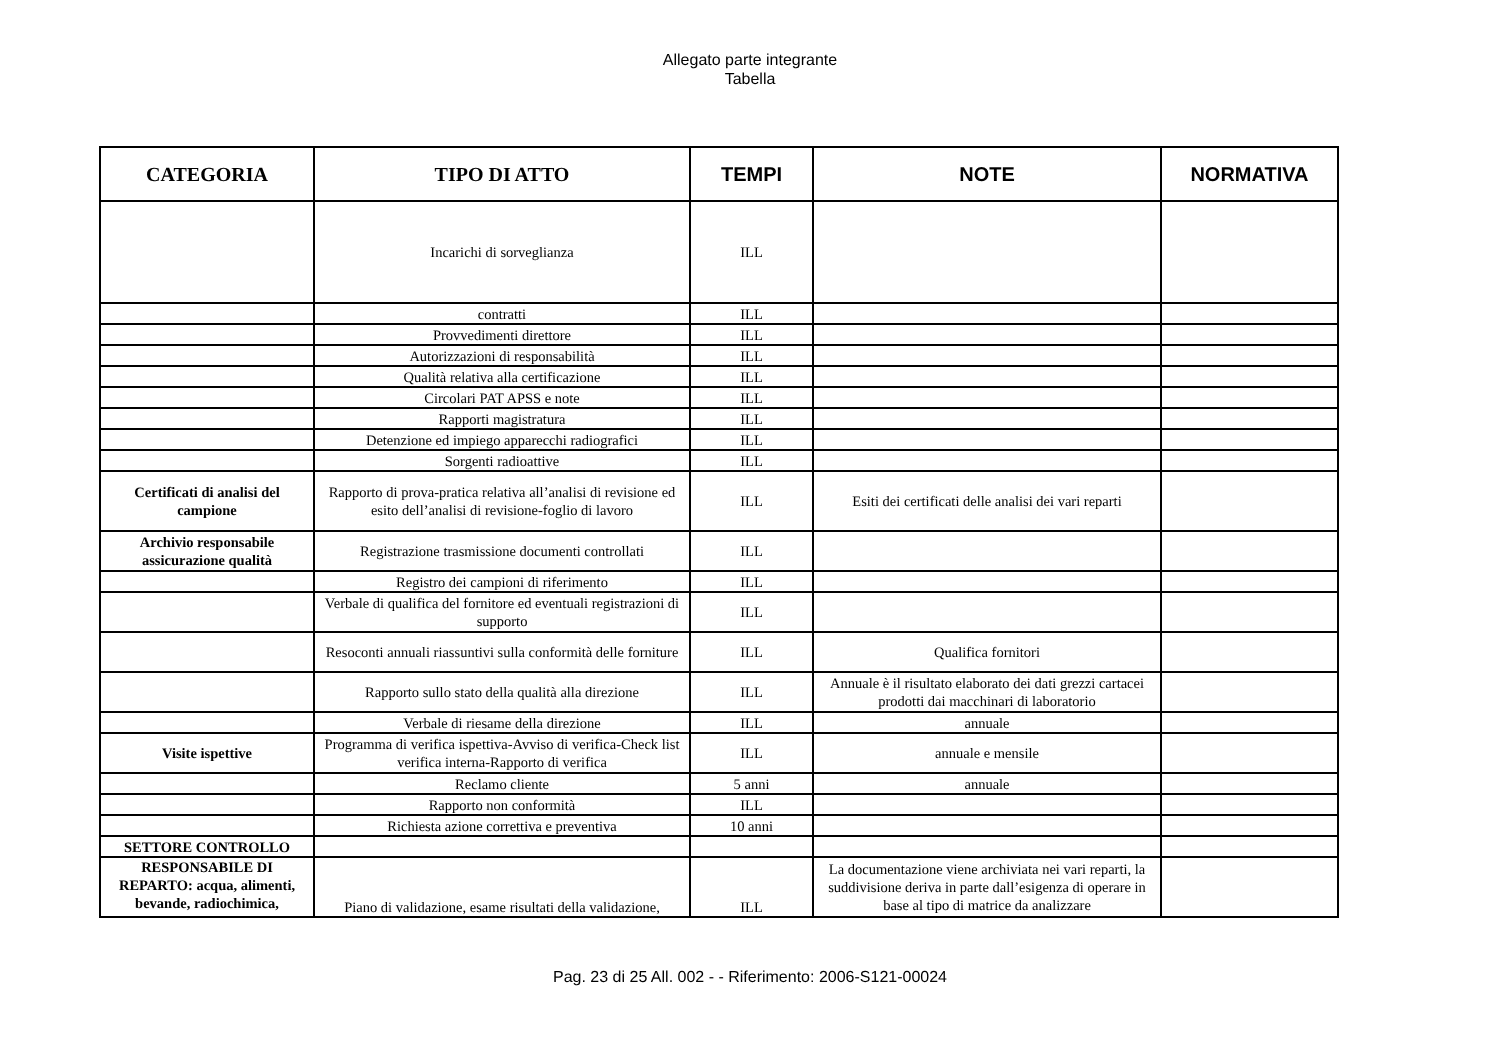Allegato parte integrante
Tabella
| CATEGORIA | TIPO DI ATTO | TEMPI | NOTE | NORMATIVA |
| --- | --- | --- | --- | --- |
| | Incarichi di sorveglianza | ILL | | |
| | contratti | ILL | | |
| | Provvedimenti direttore | ILL | | |
| | Autorizzazioni di responsabilità | ILL | | |
| | Qualità relativa alla certificazione | ILL | | |
| | Circolari PAT APSS e note | ILL | | |
| | Rapporti magistratura | ILL | | |
| | Detenzione ed impiego apparecchi radiografici | ILL | | |
| | Sorgenti radioattive | ILL | | |
| Certificati di analisi del campione | Rapporto di prova-pratica relativa all’analisi di revisione ed esito dell’analisi di revisione-foglio di lavoro | ILL | Esiti dei certificati delle analisi dei vari reparti | |
| Archivio responsabile assicurazione qualità | Registrazione trasmissione documenti controllati | ILL | | |
| | Registro dei campioni di riferimento | ILL | | |
| | Verbale di qualifica del fornitore ed eventuali registrazioni di supporto | ILL | | |
| | Resoconti annuali riassuntivi sulla conformità delle forniture | ILL | Qualifica fornitori | |
| | Rapporto sullo stato della qualità alla direzione | ILL | Annuale è il risultato elaborato dei dati grezzi cartacei prodotti dai macchinari di laboratorio | |
| | Verbale di riesame della direzione | ILL | annuale | |
| Visite ispettive | Programma di verifica ispettiva-Avviso di verifica-Check list verifica interna-Rapporto di verifica | ILL | annuale e mensile | |
| | Reclamo cliente | 5 anni | annuale | |
| | Rapporto non conformità | ILL | | |
| | Richiesta azione correttiva e preventiva | 10 anni | | |
| SETTORE CONTROLLO | | | | |
| RESPONSABILE DI REPARTO: acqua, alimenti, bevande, radiochimica, | Piano di validazione, esame risultati della validazione, | ILL | La documentazione viene archiviata nei vari reparti, la suddivisione deriva in parte dall’esigenza di operare in base al tipo di matrice da analizzare | |
Pag. 23 di 25 All. 002 - - Riferimento: 2006-S121-00024